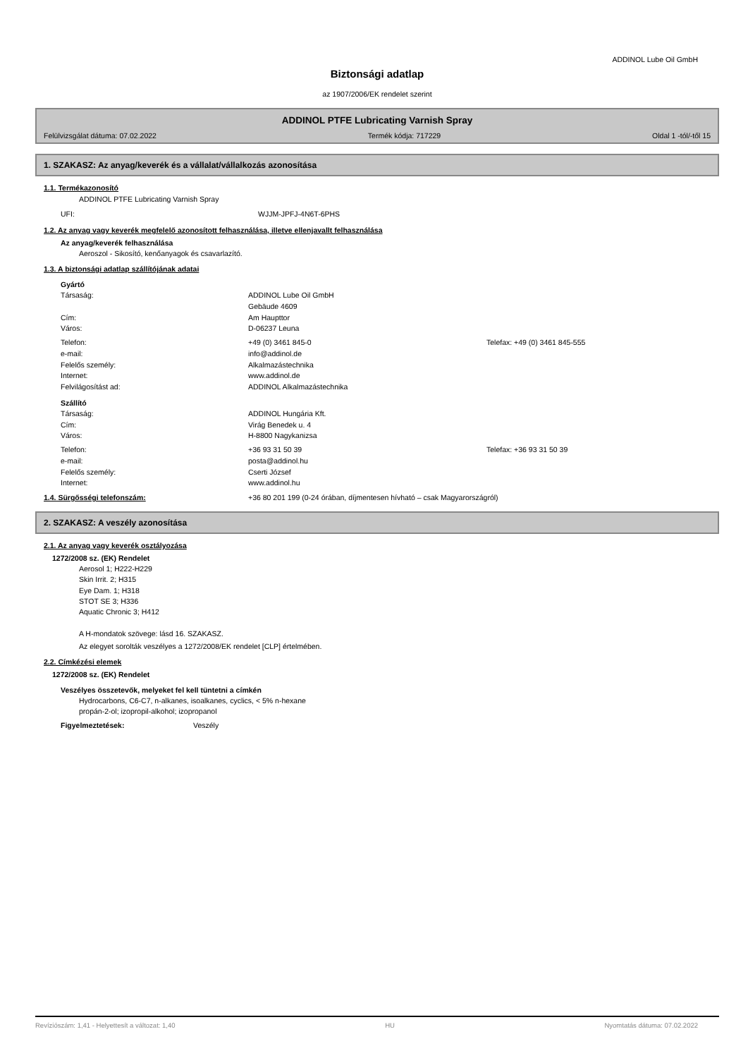ADDINOL Lube Oil GmbH
Biztonsági adatlap
az 1907/2006/EK rendelet szerint
ADDINOL PTFE Lubricating Varnish Spray
Felülvizsgálat dátuma: 07.02.2022 Termék kódja: 717229 Oldal 1 -tól/-től 15
1. SZAKASZ: Az anyag/keverék és a vállalat/vállalkozás azonosítása
1.1. Termékazonosító
ADDINOL PTFE Lubricating Varnish Spray
UFI: WJJM-JPFJ-4N6T-6PHS
1.2. Az anyag vagy keverék megfelelő azonosított felhasználása, illetve ellenjavallt felhasználása
Az anyag/keverék felhasználása
Aeroszol - Sikosító, kenőanyagok és csavarlazító.
1.3. A biztonsági adatlap szállítójának adatai
Gyártó
Társaság: ADDINOL Lube Oil GmbH
Gebäude 4609
Cím: Am Haupttor
Város: D-06237 Leuna
Telefon: +49 (0) 3461 845-0 Telefax: +49 (0) 3461 845-555
e-mail: info@addinol.de
Felelős személy: Alkalmazástechnika
Internet: www.addinol.de
Felvilágosítást ad: ADDINOL Alkalmazástechnika
Szállító
Társaság: ADDINOL Hungária Kft.
Cím: Virág Benedek u. 4
Város: H-8800 Nagykanizsa
Telefon: +36 93 31 50 39 Telefax: +36 93 31 50 39
e-mail: posta@addinol.hu
Felelős személy: Cserti József
Internet: www.addinol.hu
1.4. Sürgősségi telefonszám: +36 80 201 199 (0-24 órában, díjmentesen hívható – csak Magyarországról)
2. SZAKASZ: A veszély azonosítása
2.1. Az anyag vagy keverék osztályozása
1272/2008 sz. (EK) Rendelet
Aerosol 1; H222-H229
Skin Irrit. 2; H315
Eye Dam. 1; H318
STOT SE 3; H336
Aquatic Chronic 3; H412
A H-mondatok szövege: lásd 16. SZAKASZ.
Az elegyet sorolták veszélyes a 1272/2008/EK rendelet [CLP] értelmében.
2.2. Címkézési elemek
1272/2008 sz. (EK) Rendelet
Veszélyes összetevők, melyeket fel kell tüntetni a címkén
Hydrocarbons, C6-C7, n-alkanes, isoalkanes, cyclics, < 5% n-hexane
propán-2-ol; izopropil-alkohol; izopropanol
Figyelmeztetések: Veszély
Revíziószám: 1,41 - Helyettesít a változat: 1,40 HU Nyomtatás dátuma: 07.02.2022